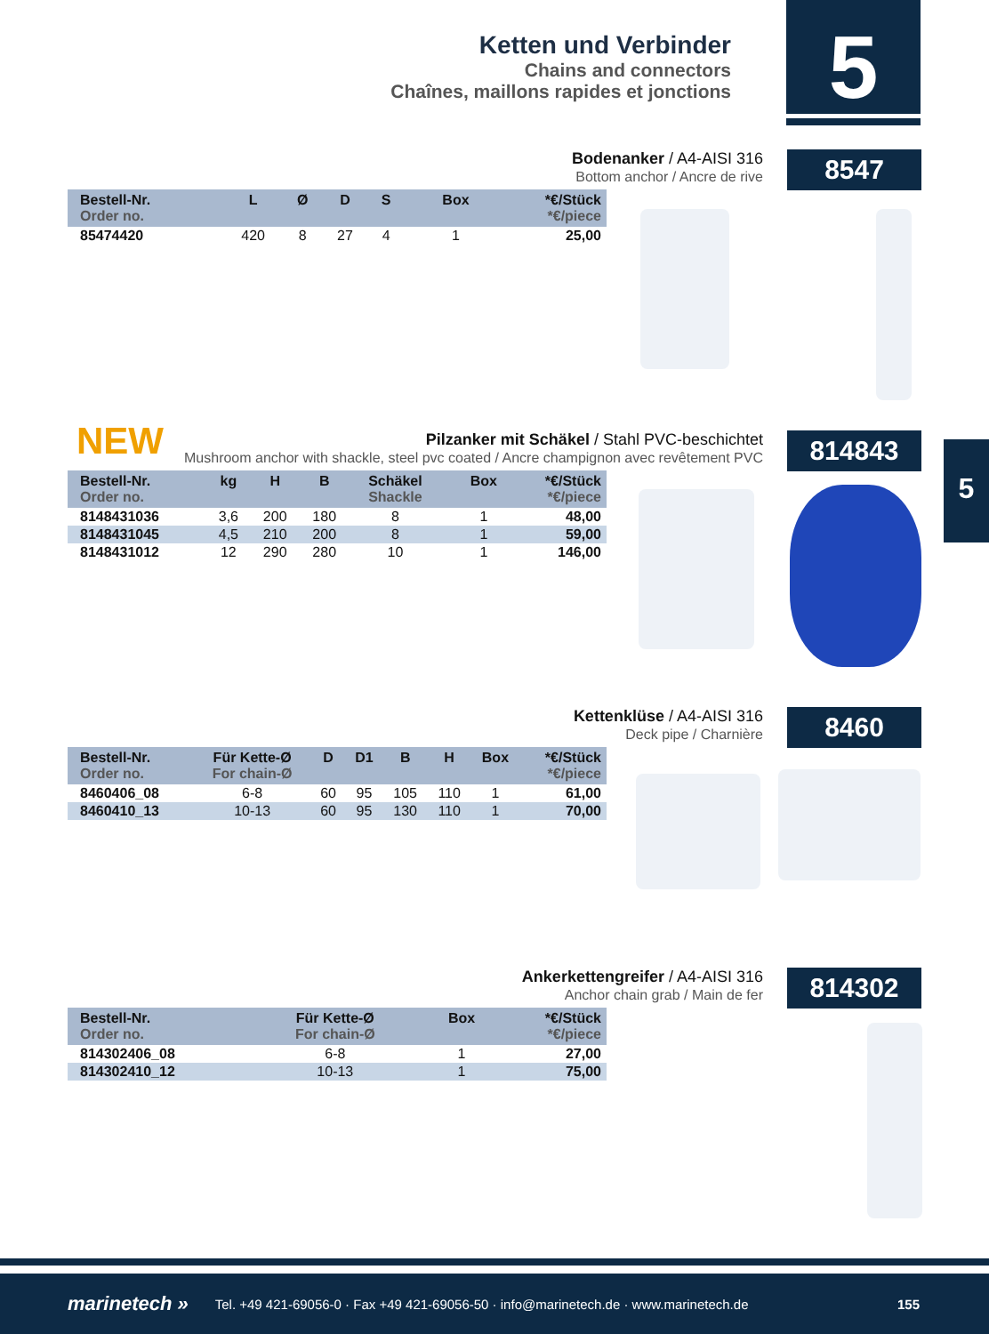Ketten und Verbinder
Chains and connectors
Chaînes, maillons rapides et jonctions
5
5
Bodenanker / A4-AISI 316
Bottom anchor / Ancre de rive
8547
| Bestell-Nr. Order no. | L | Ø | D | S | | Box | *€/Stück *€/piece |
| --- | --- | --- | --- | --- | --- | --- | --- |
| 85474420 | 420 | 8 | 27 | 4 | | 1 | 25,00 |
NEW
Pilzanker mit Schäkel / Stahl PVC-beschichtet
Mushroom anchor with shackle, steel pvc coated / Ancre champignon avec revêtement PVC
814843
| Bestell-Nr. Order no. | kg | H | B | Schäkel Shackle | | Box | *€/Stück *€/piece |
| --- | --- | --- | --- | --- | --- | --- | --- |
| 8148431036 | 3,6 | 200 | 180 | 8 | | 1 | 48,00 |
| 8148431045 | 4,5 | 210 | 200 | 8 | | 1 | 59,00 |
| 8148431012 | 12 | 290 | 280 | 10 | | 1 | 146,00 |
Kettenklüse / A4-AISI 316
Deck pipe / Charnière
8460
| Bestell-Nr. Order no. | Für Kette-Ø For chain-Ø | D | D1 | B | H | Box | *€/Stück *€/piece |
| --- | --- | --- | --- | --- | --- | --- | --- |
| 8460406_08 | 6-8 | 60 | 95 | 105 | 110 | 1 | 61,00 |
| 8460410_13 | 10-13 | 60 | 95 | 130 | 110 | 1 | 70,00 |
Ankerkettengreifer / A4-AISI 316
Anchor chain grab / Main de fer
814302
| Bestell-Nr. Order no. | Für Kette-Ø For chain-Ø | | Box | *€/Stück *€/piece |
| --- | --- | --- | --- | --- |
| 814302406_08 | 6-8 | | 1 | 27,00 |
| 814302410_12 | 10-13 | | 1 | 75,00 |
marinetech » Tel. +49 421-69056-0 · Fax +49 421-69056-50 · info@marinetech.de · www.marinetech.de 155